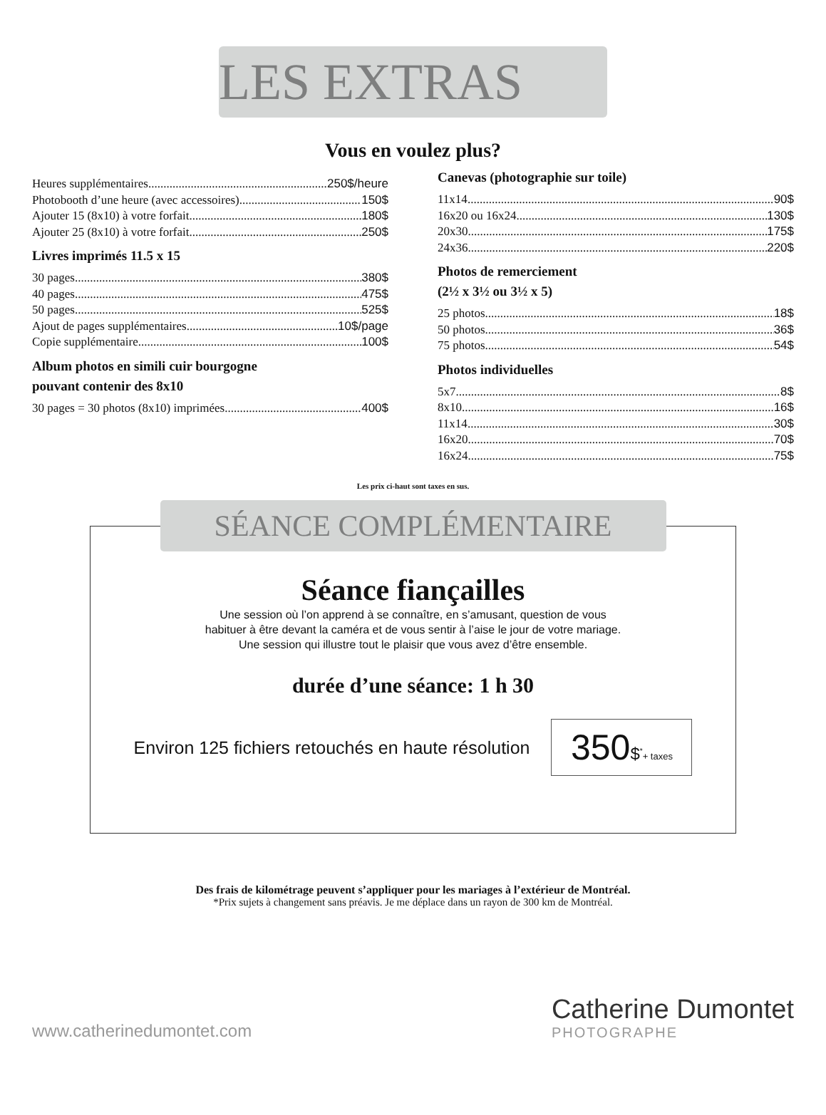LES EXTRAS
Vous en voulez plus?
Heures supplémentaires 250$/heure
Photobooth d’une heure (avec accessoires) 150$
Ajouter 15 (8x10) à votre forfait 180$
Ajouter 25 (8x10) à votre forfait 250$
Livres imprimés 11.5 x 15
30 pages 380$
40 pages 475$
50 pages 525$
Ajout de pages supplémentaires 10$/page
Copie supplémentaire 100$
Album photos en simili cuir bourgogne
pouvant contenir des 8x10
30 pages = 30 photos (8x10) imprimées 400$
Canevas (photographie sur toile)
11x14 90$
16x20 ou 16x24 130$
20x30 175$
24x36 220$
Photos de remerciement
(2½ x 3½ ou 3½ x 5)
25 photos 18$
50 photos 36$
75 photos 54$
Photos individuelles
5x7 8$
8x10 16$
11x14 30$
16x20 70$
16x24 75$
Les prix ci-haut sont taxes en sus.
SÉANCE COMPLÉMENTAIRE
Séance fiançailles
Une session où l’on apprend à se connaître, en s’amusant, question de vous
habituer à être devant la caméra et de vous sentir à l’aise le jour de votre mariage.
Une session qui illustre tout le plaisir que vous avez d’être ensemble.
durée d’une séance: 1 h 30
Environ 125 fichiers retouchés en haute résolution 350$<sup>*</sup>+ taxes
Des frais de kilométrage peuvent s’appliquer pour les mariages à l’extérieur de Montréal.
*Prix sujets à changement sans préavis. Je me déplace dans un rayon de 300 km de Montréal.
www.catherinedumontet.com
Catherine Dumontet
PHOTOGRAPHE